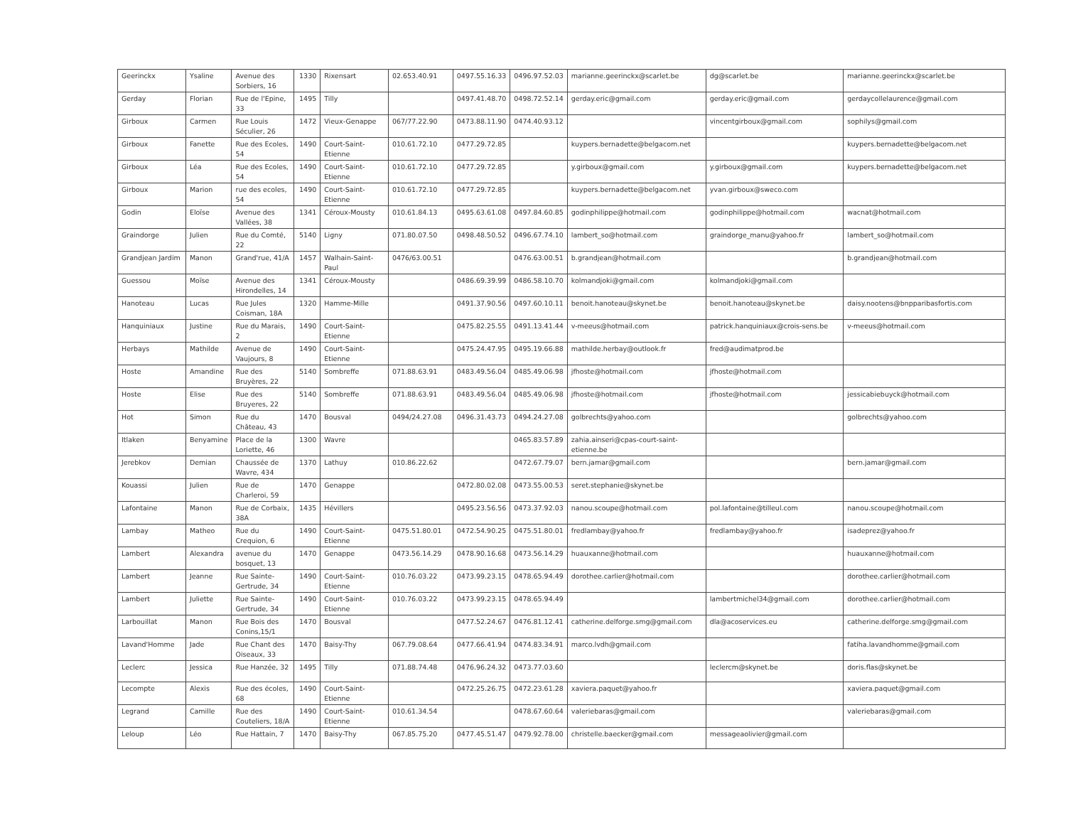| Geerinckx | Ysaline | Avenue des Sorbiers, 16 | 1330 | Rixensart | 02.653.40.91 | 0497.55.16.33 | 0496.97.52.03 | marianne.geerinckx@scarlet.be | dg@scarlet.be | marianne.geerinckx@scarlet.be |
| Gerday | Florian | Rue de l'Epine, 33 | 1495 | Tilly | | 0497.41.48.70 | 0498.72.52.14 | gerday.eric@gmail.com | gerday.eric@gmail.com | gerdaycollelaurence@gmail.com |
| Girboux | Carmen | Rue Louis Séculier, 26 | 1472 | Vieux-Genappe | 067/77.22.90 | 0473.88.11.90 | 0474.40.93.12 | | vincentgirboux@gmail.com | sophilys@gmail.com |
| Girboux | Fanette | Rue des Ecoles, 54 | 1490 | Court-Saint-Etienne | 010.61.72.10 | 0477.29.72.85 | | kuypers.bernadette@belgacom.net | | kuypers.bernadette@belgacom.net |
| Girboux | Léa | Rue des Ecoles, 54 | 1490 | Court-Saint-Etienne | 010.61.72.10 | 0477.29.72.85 | | y.girboux@gmail.com | y.girboux@gmail.com | kuypers.bernadette@belgacom.net |
| Girboux | Marion | rue des ecoles, 54 | 1490 | Court-Saint-Etienne | 010.61.72.10 | 0477.29.72.85 | | kuypers.bernadette@belgacom.net | yvan.girboux@sweco.com | |
| Godin | Eloïse | Avenue des Vallées, 38 | 1341 | Céroux-Mousty | 010.61.84.13 | 0495.63.61.08 | 0497.84.60.85 | godinphilippe@hotmail.com | godinphilippe@hotmail.com | wacnat@hotmail.com |
| Graindorge | Julien | Rue du Comté, 22 | 5140 | Ligny | 071.80.07.50 | 0498.48.50.52 | 0496.67.74.10 | lambert_so@hotmail.com | graindorge_manu@yahoo.fr | lambert_so@hotmail.com |
| Grandjean Jardim | Manon | Grand'rue, 41/A | 1457 | Walhain-Saint-Paul | 0476/63.00.51 | | 0476.63.00.51 | b.grandjean@hotmail.com | | b.grandjean@hotmail.com |
| Guessou | Moïse | Avenue des Hirondelles, 14 | 1341 | Céroux-Mousty | | 0486.69.39.99 | 0486.58.10.70 | kolmandjoki@gmail.com | kolmandjoki@gmail.com | |
| Hanoteau | Lucas | Rue Jules Coisman, 18A | 1320 | Hamme-Mille | | 0491.37.90.56 | 0497.60.10.11 | benoit.hanoteau@skynet.be | benoit.hanoteau@skynet.be | daisy.nootens@bnpparibasfortis.com |
| Hanquiniaux | Justine | Rue du Marais, 2 | 1490 | Court-Saint-Etienne | | 0475.82.25.55 | 0491.13.41.44 | v-meeus@hotmail.com | patrick.hanquiniaux@crois-sens.be | v-meeus@hotmail.com |
| Herbays | Mathilde | Avenue de Vaujours, 8 | 1490 | Court-Saint-Etienne | | 0475.24.47.95 | 0495.19.66.88 | mathilde.herbay@outlook.fr | fred@audimatprod.be | |
| Hoste | Amandine | Rue des Bruyères, 22 | 5140 | Sombreffe | 071.88.63.91 | 0483.49.56.04 | 0485.49.06.98 | jfhoste@hotmail.com | jfhoste@hotmail.com | |
| Hoste | Elise | Rue des Bruyeres, 22 | 5140 | Sombreffe | 071.88.63.91 | 0483.49.56.04 | 0485.49.06.98 | jfhoste@hotmail.com | jfhoste@hotmail.com | jessicabiebuyck@hotmail.com |
| Hot | Simon | Rue du Château, 43 | 1470 | Bousval | 0494/24.27.08 | 0496.31.43.73 | 0494.24.27.08 | golbrechts@yahoo.com | | golbrechts@yahoo.com |
| Itlaken | Benyamine | Place de la Loriette, 46 | 1300 | Wavre | | | 0465.83.57.89 | zahia.ainseri@cpas-court-saint-etienne.be | | |
| Jerebkov | Demian | Chaussée de Wavre, 434 | 1370 | Lathuy | 010.86.22.62 | | 0472.67.79.07 | bern.jamar@gmail.com | | bern.jamar@gmail.com |
| Kouassi | Julien | Rue de Charleroi, 59 | 1470 | Genappe | | 0472.80.02.08 | 0473.55.00.53 | seret.stephanie@skynet.be | | |
| Lafontaine | Manon | Rue de Corbaix, 38A | 1435 | Hévillers | | 0495.23.56.56 | 0473.37.92.03 | nanou.scoupe@hotmail.com | pol.lafontaine@tilleul.com | nanou.scoupe@hotmail.com |
| Lambay | Matheo | Rue du Crequion, 6 | 1490 | Court-Saint-Etienne | 0475.51.80.01 | 0472.54.90.25 | 0475.51.80.01 | fredlambay@yahoo.fr | fredlambay@yahoo.fr | isadeprez@yahoo.fr |
| Lambert | Alexandra | avenue du bosquet, 13 | 1470 | Genappe | 0473.56.14.29 | 0478.90.16.68 | 0473.56.14.29 | huauxanne@hotmail.com | | huauxanne@hotmail.com |
| Lambert | Jeanne | Rue Sainte-Gertrude, 34 | 1490 | Court-Saint-Etienne | 010.76.03.22 | 0473.99.23.15 | 0478.65.94.49 | dorothee.carlier@hotmail.com | | dorothee.carlier@hotmail.com |
| Lambert | Juliette | Rue Sainte-Gertrude, 34 | 1490 | Court-Saint-Etienne | 010.76.03.22 | 0473.99.23.15 | 0478.65.94.49 | | lambertmichel34@gmail.com | dorothee.carlier@hotmail.com |
| Larbouillat | Manon | Rue Bois des Conins,15/1 | 1470 | Bousval | | 0477.52.24.67 | 0476.81.12.41 | catherine.delforge.smg@gmail.com | dla@acoservices.eu | catherine.delforge.smg@gmail.com |
| Lavand'Homme | Jade | Rue Chant des Oiseaux, 33 | 1470 | Baisy-Thy | 067.79.08.64 | 0477.66.41.94 | 0474.83.34.91 | marco.lvdh@gmail.com | | fatiha.lavandhomme@gmail.com |
| Leclerc | Jessica | Rue Hanzée, 32 | 1495 | Tilly | 071.88.74.48 | 0476.96.24.32 | 0473.77.03.60 | | leclercm@skynet.be | doris.flas@skynet.be |
| Lecompte | Alexis | Rue des écoles, 68 | 1490 | Court-Saint-Etienne | | 0472.25.26.75 | 0472.23.61.28 | xaviera.paquet@yahoo.fr | | xaviera.paquet@gmail.com |
| Legrand | Camille | Rue des Couteliers, 18/A | 1490 | Court-Saint-Etienne | 010.61.34.54 | | 0478.67.60.64 | valeriebaras@gmail.com | | valeriebaras@gmail.com |
| Leloup | Léo | Rue Hattain, 7 | 1470 | Baisy-Thy | 067.85.75.20 | 0477.45.51.47 | 0479.92.78.00 | christelle.baecker@gmail.com | messageaolivier@gmail.com | |